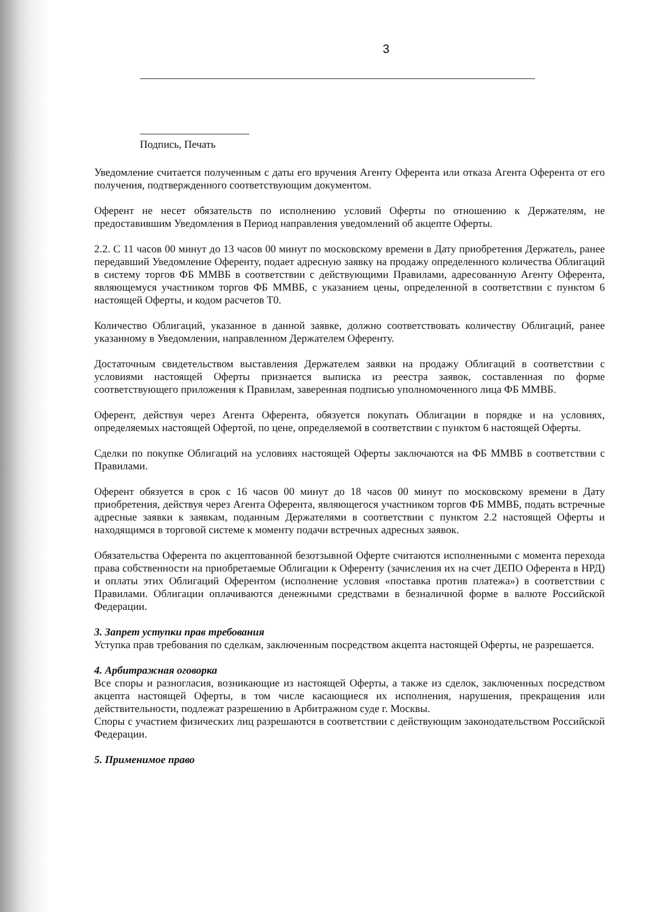3
Подпись, Печать
Уведомление считается полученным с даты его вручения Агенту Оферента или отказа Агента Оферента от его получения, подтвержденного соответствующим документом.
Оферент не несет обязательств по исполнению условий Оферты по отношению к Держателям, не предоставившим Уведомления в Период направления уведомлений об акцепте Оферты.
2.2. С 11 часов 00 минут до 13 часов 00 минут по московскому времени в Дату приобретения Держатель, ранее передавший Уведомление Оференту, подает адресную заявку на продажу определенного количества Облигаций в систему торгов ФБ ММВБ в соответствии с действующими Правилами, адресованную Агенту Оферента, являющемуся участником торгов ФБ ММВБ, с указанием цены, определенной в соответствии с пунктом 6 настоящей Оферты, и кодом расчетов Т0.
Количество Облигаций, указанное в данной заявке, должно соответствовать количеству Облигаций, ранее указанному в Уведомлении, направленном Держателем Оференту.
Достаточным свидетельством выставления Держателем заявки на продажу Облигаций в соответствии с условиями настоящей Оферты признается выписка из реестра заявок, составленная по форме соответствующего приложения к Правилам, заверенная подписью уполномоченного лица ФБ ММВБ.
Оферент, действуя через Агента Оферента, обязуется покупать Облигации в порядке и на условиях, определяемых настоящей Офертой, по цене, определяемой в соответствии с пунктом 6 настоящей Оферты.
Сделки по покупке Облигаций на условиях настоящей Оферты заключаются на ФБ ММВБ в соответствии с Правилами.
Оферент обязуется в срок с 16 часов 00 минут до 18 часов 00 минут по московскому времени в Дату приобретения, действуя через Агента Оферента, являющегося участником торгов ФБ ММВБ, подать встречные адресные заявки к заявкам, поданным Держателями в соответствии с пунктом 2.2 настоящей Оферты и находящимся в торговой системе к моменту подачи встречных адресных заявок.
Обязательства Оферента по акцептованной безотзывной Оферте считаются исполненными с момента перехода права собственности на приобретаемые Облигации к Оференту (зачисления их на счет ДЕПО Оферента в НРД) и оплаты этих Облигаций Оферентом (исполнение условия «поставка против платежа») в соответствии с Правилами. Облигации оплачиваются денежными средствами в безналичной форме в валюте Российской Федерации.
3. Запрет уступки прав требования
Уступка прав требования по сделкам, заключенным посредством акцепта настоящей Оферты, не разрешается.
4. Арбитражная оговорка
Все споры и разногласия, возникающие из настоящей Оферты, а также из сделок, заключенных посредством акцепта настоящей Оферты, в том числе касающиеся их исполнения, нарушения, прекращения или действительности, подлежат разрешению в Арбитражном суде г. Москвы.
Споры с участием физических лиц разрешаются в соответствии с действующим законодательством Российской Федерации.
5. Применимое право